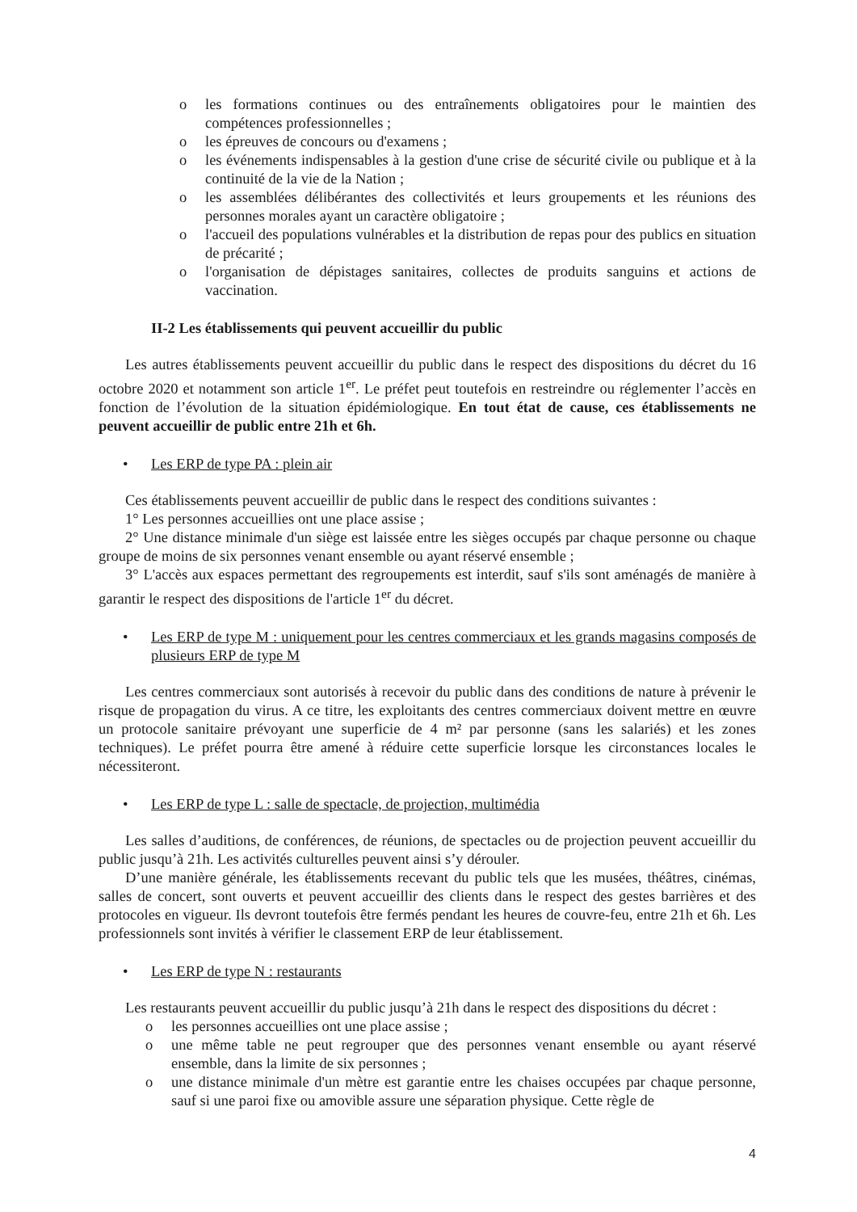o les formations continues ou des entraînements obligatoires pour le maintien des compétences professionnelles ;
o les épreuves de concours ou d'examens ;
o les événements indispensables à la gestion d'une crise de sécurité civile ou publique et à la continuité de la vie de la Nation ;
o les assemblées délibérantes des collectivités et leurs groupements et les réunions des personnes morales ayant un caractère obligatoire ;
o l'accueil des populations vulnérables et la distribution de repas pour des publics en situation de précarité ;
o l'organisation de dépistages sanitaires, collectes de produits sanguins et actions de vaccination.
II-2 Les établissements qui peuvent accueillir du public
Les autres établissements peuvent accueillir du public dans le respect des dispositions du décret du 16 octobre 2020 et notamment son article 1<sup>er</sup>. Le préfet peut toutefois en restreindre ou réglementer l’accès en fonction de l’évolution de la situation épidémiologique. En tout état de cause, ces établissements ne peuvent accueillir de public entre 21h et 6h.
• Les ERP de type PA : plein air
Ces établissements peuvent accueillir de public dans le respect des conditions suivantes :
1° Les personnes accueillies ont une place assise ;
2° Une distance minimale d'un siège est laissée entre les sièges occupés par chaque personne ou chaque groupe de moins de six personnes venant ensemble ou ayant réservé ensemble ;
3° L'accès aux espaces permettant des regroupements est interdit, sauf s'ils sont aménagés de manière à garantir le respect des dispositions de l'article 1<sup>er</sup> du décret.
• Les ERP de type M : uniquement pour les centres commerciaux et les grands magasins composés de plusieurs ERP de type M
Les centres commerciaux sont autorisés à recevoir du public dans des conditions de nature à prévenir le risque de propagation du virus. A ce titre, les exploitants des centres commerciaux doivent mettre en œuvre un protocole sanitaire prévoyant une superficie de 4 m² par personne (sans les salariés) et les zones techniques). Le préfet pourra être amené à réduire cette superficie lorsque les circonstances locales le nécessiteront.
• Les ERP de type L : salle de spectacle, de projection, multimédia
Les salles d’auditions, de conférences, de réunions, de spectacles ou de projection peuvent accueillir du public jusqu’à 21h. Les activités culturelles peuvent ainsi s’y dérouler.
D’une manière générale, les établissements recevant du public tels que les musées, théâtres, cinémas, salles de concert, sont ouverts et peuvent accueillir des clients dans le respect des gestes barrières et des protocoles en vigueur. Ils devront toutefois être fermés pendant les heures de couvre-feu, entre 21h et 6h. Les professionnels sont invités à vérifier le classement ERP de leur établissement.
• Les ERP de type N : restaurants
Les restaurants peuvent accueillir du public jusqu’à 21h dans le respect des dispositions du décret :
o les personnes accueillies ont une place assise ;
o une même table ne peut regrouper que des personnes venant ensemble ou ayant réservé ensemble, dans la limite de six personnes ;
o une distance minimale d'un mètre est garantie entre les chaises occupées par chaque personne, sauf si une paroi fixe ou amovible assure une séparation physique. Cette règle de
4